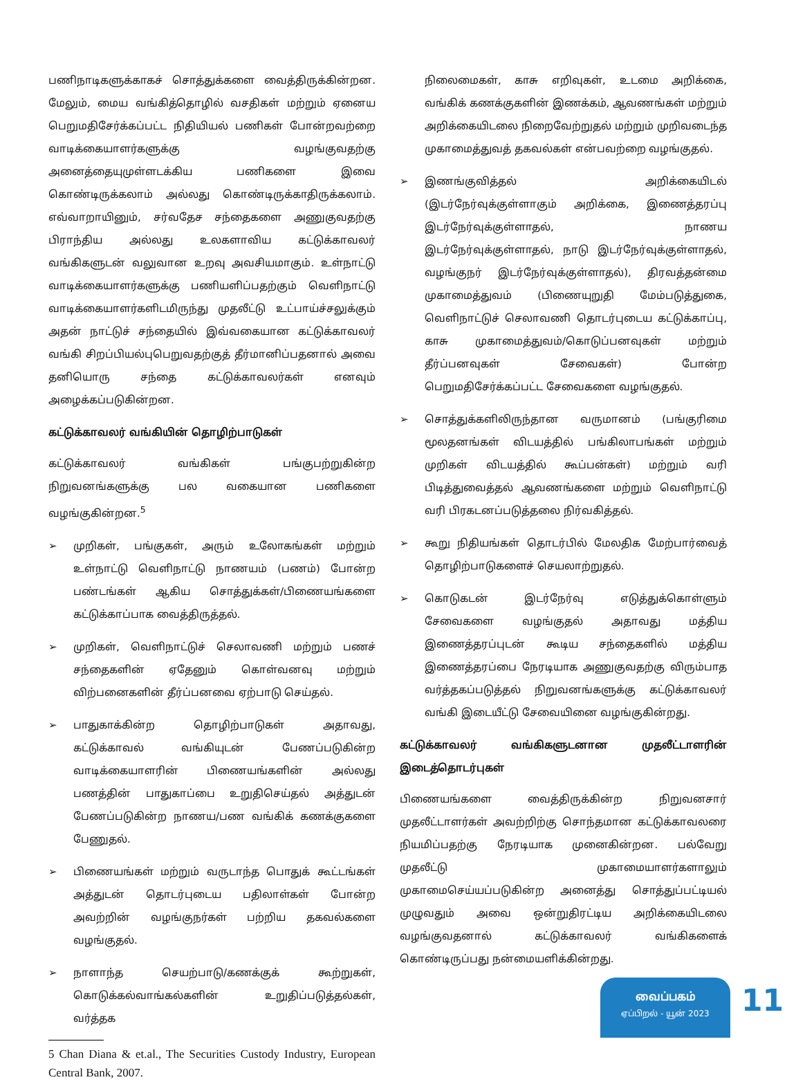பணிநாடிகளுக்காகச் சொத்துக்களை வைத்திருக்கின்றன. மேலும், மைய வங்கித்தொழில் வசதிகள் மற்றும் ஏனைய பெறுமதிசேர்க்கப்பட்ட நிதியியல் பணிகள் போன்றவற்றை வாடிக்கையாளர்களுக்கு வழங்குவதற்கு அனைத்தையுமுள்ளடக்கிய பணிகளை இவை கொண்டிருக்கலாம் அல்லது கொண்டிருக்காதிருக்கலாம். எவ்வாறாயினும், சர்வதேச சந்தைகளை அணுகுவதற்கு பிராந்திய அல்லது உலகளாவிய கட்டுக்காவலர் வங்கிகளுடன் வலுவான உறவு அவசியமாகும். உள்நாட்டு வாடிக்கையாளர்களுக்கு பணியளிப்பதற்கும் வெளிநாட்டு வாடிக்கையாளர்களிடமிருந்து முதலீட்டு உட்பாய்ச்சலுக்கும் அதன் நாட்டுச் சந்தையில் இவ்வகையான கட்டுக்காவலர் வங்கி சிறப்பியல்புபெறுவதற்குத் தீர்மானிப்பதனால் அவை தனியொரு சந்தை கட்டுக்காவலர்கள் எனவும் அழைக்கப்படுகின்றன.
கட்டுக்காவலர் வங்கியின் தொழிற்பாடுகள்
கட்டுக்காவலர் வங்கிகள் பங்குபற்றுகின்ற நிறுவனங்களுக்கு பல வகையான பணிகளை வழங்குகின்றன.<sup>5</sup>
➢ முறிகள், பங்குகள், அரும் உலோகங்கள் மற்றும் உள்நாட்டு வெளிநாட்டு நாணயம் (பணம்) போன்ற பண்டங்கள் ஆகிய சொத்துக்கள்/பிணையங்களை கட்டுக்காப்பாக வைத்திருத்தல்.
➢ முறிகள், வெளிநாட்டுச் செலாவணி மற்றும் பணச் சந்தைகளின் ஏதேனும் கொள்வனவு மற்றும் விற்பனைகளின் தீர்ப்பனவை ஏற்பாடு செய்தல்.
➢ பாதுகாக்கின்ற தொழிற்பாடுகள் அதாவது, கட்டுக்காவல் வங்கியுடன் பேணப்படுகின்ற வாடிக்கையாளரின் பிணையங்களின் அல்லது பணத்தின் பாதுகாப்பை உறுதிசெய்தல் அத்துடன் பேணப்படுகின்ற நாணய/பண வங்கிக் கணக்குகளை பேணுதல்.
➢ பிணையங்கள் மற்றும் வருடாந்த பொதுக் கூட்டங்கள் அத்துடன் தொடர்புடைய பதிலாள்கள் போன்ற அவற்றின் வழங்குநர்கள் பற்றிய தகவல்களை வழங்குதல்.
➢ நாளாந்த செயற்பாடு/கணக்குக் கூற்றுகள், கொடுக்கல்வாங்கல்களின் உறுதிப்படுத்தல்கள், வர்த்தக
5 Chan Diana & et.al., The Securities Custody Industry, European Central Bank, 2007.
நிலைமைகள், காசு எறிவுகள், உடமை அறிக்கை, வங்கிக் கணக்குகளின் இணக்கம், ஆவணங்கள் மற்றும் அறிக்கையிடலை நிறைவேற்றுதல் மற்றும் முறிவடைந்த முகாமைத்துவத் தகவல்கள் என்பவற்றை வழங்குதல்.
➢ இணங்குவித்தல் அறிக்கையிடல் (இடர்நேர்வுக்குள்ளாகும் அறிக்கை, இணைத்தரப்பு இடர்நேர்வுக்குள்ளாதல், நாணய இடர்நேர்வுக்குள்ளாதல், நாடு இடர்நேர்வுக்குள்ளாதல், வழங்குநர் இடர்நேர்வுக்குள்ளாதல்), திரவத்தன்மை முகாமைத்துவம் (பிணையுறுதி மேம்படுத்துகை, வெளிநாட்டுச் செலாவணி தொடர்புடைய கட்டுக்காப்பு, காசு முகாமைத்துவம்/கொடுப்பனவுகள் மற்றும் தீர்ப்பனவுகள் சேவைகள்) போன்ற பெறுமதிசேர்க்கப்பட்ட சேவைகளை வழங்குதல்.
➢ சொத்துக்களிலிருந்தான வருமானம் (பங்குரிமை மூலதனங்கள் விடயத்தில் பங்கிலாபங்கள் மற்றும் முறிகள் விடயத்தில் கூப்பன்கள்) மற்றும் வரி பிடித்துவைத்தல் ஆவணங்களை மற்றும் வெளிநாட்டு வரி பிரகடனப்படுத்தலை நிர்வகித்தல்.
➢ கூறு நிதியங்கள் தொடர்பில் மேலதிக மேற்பார்வைத் தொழிற்பாடுகளைச் செயலாற்றுதல்.
➢ கொடுகடன் இடர்நேர்வு எடுத்துக்கொள்ளும் சேவைகளை வழங்குதல் அதாவது மத்திய இணைத்தரப்புடன் கூடிய சந்தைகளில் மத்திய இணைத்தரப்பை நேரடியாக அணுகுவதற்கு விரும்பாத வர்த்தகப்படுத்தல் நிறுவனங்களுக்கு கட்டுக்காவலர் வங்கி இடையீட்டு சேவையினை வழங்குகின்றது.
கட்டுக்காவலர் வங்கிகளுடனான முதலீட்டாளரின் இடைத்தொடர்புகள்
பிணையங்களை வைத்திருக்கின்ற நிறுவனசார் முதலீட்டாளர்கள் அவற்றிற்கு சொந்தமான கட்டுக்காவலரை நியமிப்பதற்கு நேரடியாக முனைகின்றன. பல்வேறு முதலீட்டு முகாமையாளர்களாலும் முகாமைசெய்யப்படுகின்ற அனைத்து சொத்துப்பட்டியல் முழுவதும் அவை ஒன்றுதிரட்டிய அறிக்கையிடலை வழங்குவதனால் கட்டுக்காவலர் வங்கிகளைக் கொண்டிருப்பது நன்மையளிக்கின்றது.
வைப்பகம்
ஏப்பிறல் - யூன் 2023
11